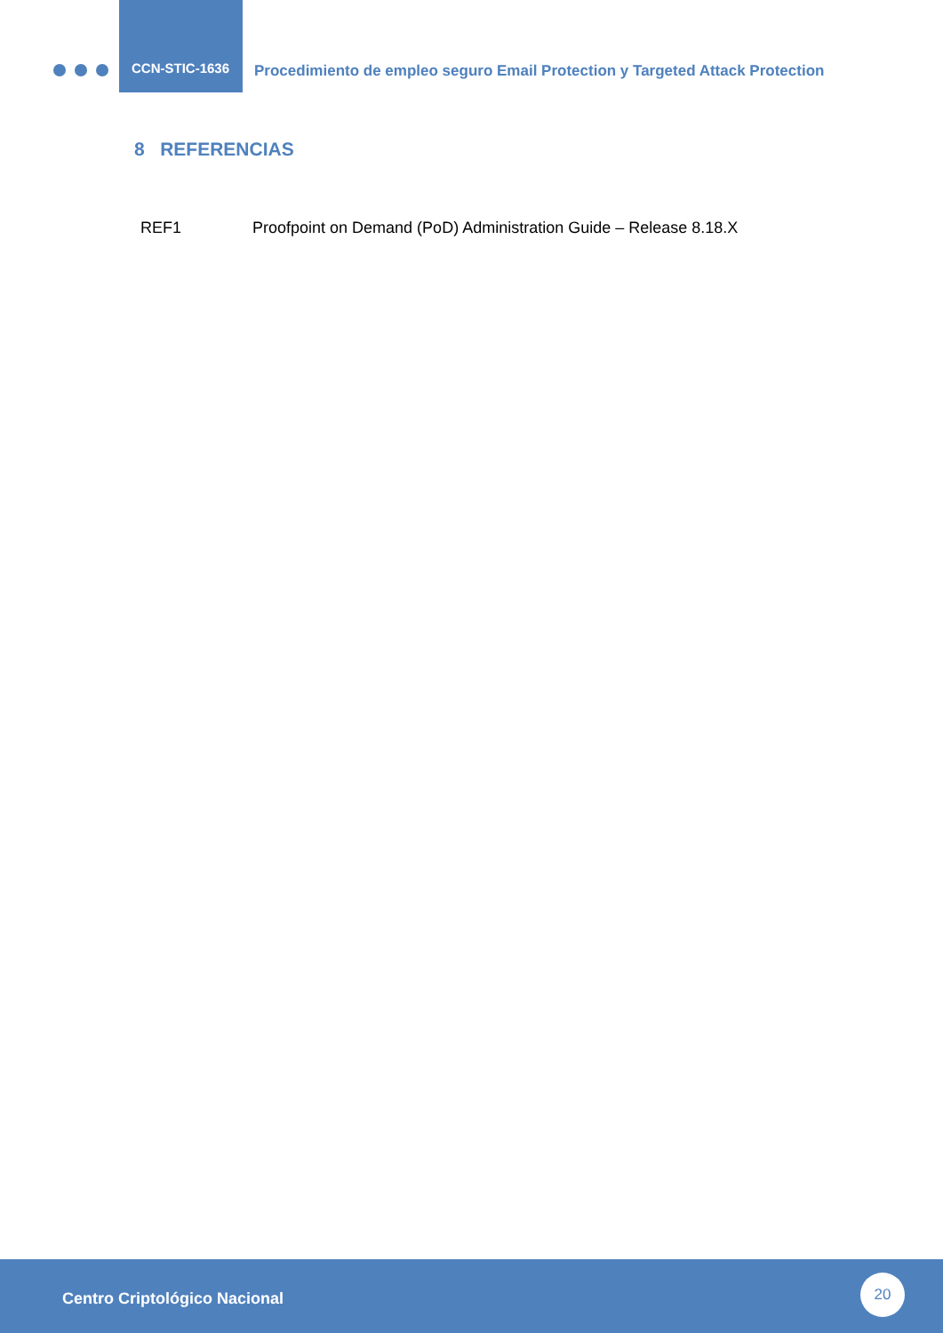CCN-STIC-1636
Procedimiento de empleo seguro Email Protection y Targeted Attack Protection
8 REFERENCIAS
REF1 Proofpoint on Demand (PoD) Administration Guide – Release 8.18.X
Centro Criptológico Nacional
20